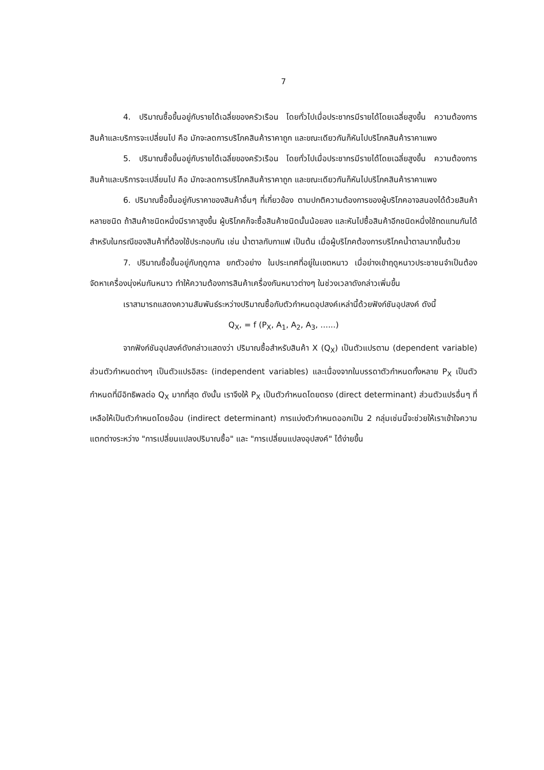7
4. ปริมาณซื้อขึ้นอยู่กับรายได้เฉลี่ยของครัวเรือน โดยทั่วไปเมื่อประชากรมีรายได้โดยเฉลี่ยสูงขึ้น ความต้องการสินค้าและบริการจะเปลี่ยนไป คือ มักจะลดการบริโภคสินค้าราคาถูก และขณะเดียวกันก็หันไปบริโภคสินค้าราคาแพง
5. ปริมาณซื้อขึ้นอยู่กับรายได้เฉลี่ยของครัวเรือน โดยทั่วไปเมื่อประชากรมีรายได้โดยเฉลี่ยสูงขึ้น ความต้องการสินค้าและบริการจะเปลี่ยนไป คือ มักจะลดการบริโภคสินค้าราคาถูก และขณะเดียวกันก็หันไปบริโภคสินค้าราคาแพง
6. ปริมาณซื้อขึ้นอยู่กับราคาของสินค้าอื่นๆ ที่เกี่ยวข้อง ตามปกติความต้องการของผู้บริโภคอาจสนองได้ด้วยสินค้าหลายชนิด ถ้าสินค้าชนิดหนึ่งมีราคาสูงขึ้น ผู้บริโภคก็จะซื้อสินค้าชนิดนั้นน้อยลง และหันไปซื้อสินค้าอีกชนิดหนึ่งใช้ทดแทนกันได้ สำหรับในกรณีของสินค้าที่ต้องใช้ประกอบกัน เช่น น้ำตาลกับกาแฟ เป็นต้น เมื่อผู้บริโภคต้องการบริโภคน้ำตาลมากขึ้นด้วย
7. ปริมาณซื้อขึ้นอยู่กับฤดูกาล ยกตัวอย่าง ในประเทศที่อยู่ในเขตหนาว เมื่อย่างเข้าฤดูหนาวประชาชนจำเป็นต้องจัดหาเครื่องนุ่งห่มกันหนาว ทำให้ความต้องการสินค้าเครื่องกันหนาวต่างๆ ในช่วงเวลาดังกล่าวเพิ่มขึ้น
เราสามารถแสดงความสัมพันธ์ระหว่างปริมาณซื้อกับตัวกำหนดอุปสงค์เหล่านี้ด้วยฟังก์ชันอุปสงค์ ดังนี้
Q<sub>X</sub>, = f (P<sub>X</sub>, A<sub>1</sub>, A<sub>2</sub>, A<sub>3</sub>, ......)
จากฟังก์ชันอุปสงค์ดังกล่าวแสดงว่า ปริมาณซื้อสำหรับสินค้า X (Q<sub>X</sub>) เป็นตัวแปรตาม (dependent variable) ส่วนตัวกำหนดต่างๆ เป็นตัวแปรอิสระ (independent variables) และเนื่องจากในบรรดาตัวกำหนดทั้งหลาย P<sub>X</sub> เป็นตัวกำหนดที่มีอิทธิพลต่อ Q<sub>X</sub> มากที่สุด ดังนั้น เราจึงให้ P<sub>X</sub> เป็นตัวกำหนดโดยตรง (direct determinant) ส่วนตัวแปรอื่นๆ ที่เหลือให้เป็นตัวกำหนดโดยอ้อม (indirect determinant) การแบ่งตัวกำหนดออกเป็น 2 กลุ่มเช่นนี้จะช่วยให้เราเข้าใจความแตกต่างระหว่าง "การเปลี่ยนแปลงปริมาณซื้อ" และ "การเปลี่ยนแปลงอุปสงค์" ได้ง่ายขึ้น